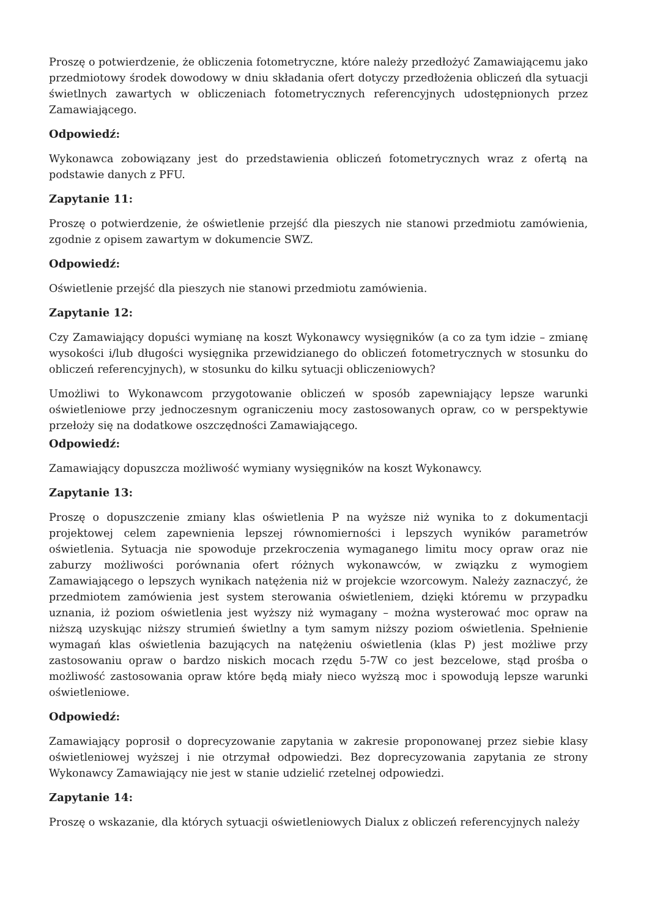Proszę o potwierdzenie, że obliczenia fotometryczne, które należy przedłożyć Zamawiającemu jako przedmiotowy środek dowodowy w dniu składania ofert dotyczy przedłożenia obliczeń dla sytuacji świetlnych zawartych w obliczeniach fotometrycznych referencyjnych udostępnionych przez Zamawiającego.
Odpowiedź:
Wykonawca zobowiązany jest do przedstawienia obliczeń fotometrycznych wraz z ofertą na podstawie danych z PFU.
Zapytanie 11:
Proszę o potwierdzenie, że oświetlenie przejść dla pieszych nie stanowi przedmiotu zamówienia, zgodnie z opisem zawartym w dokumencie SWZ.
Odpowiedź:
Oświetlenie przejść dla pieszych nie stanowi przedmiotu zamówienia.
Zapytanie 12:
Czy Zamawiający dopuści wymianę na koszt Wykonawcy wysięgników (a co za tym idzie – zmianę wysokości i/lub długości wysięgnika przewidzianego do obliczeń fotometrycznych w stosunku do obliczeń referencyjnych), w stosunku do kilku sytuacji obliczeniowych?
Umożliwi to Wykonawcom przygotowanie obliczeń w sposób zapewniający lepsze warunki oświetleniowe przy jednoczesnym ograniczeniu mocy zastosowanych opraw, co w perspektywie przełoży się na dodatkowe oszczędności Zamawiającego.
Odpowiedź:
Zamawiający dopuszcza możliwość wymiany wysięgników na koszt Wykonawcy.
Zapytanie 13:
Proszę o dopuszczenie zmiany klas oświetlenia P na wyższe niż wynika to z dokumentacji projektowej celem zapewnienia lepszej równomierności i lepszych wyników parametrów oświetlenia. Sytuacja nie spowoduje przekroczenia wymaganego limitu mocy opraw oraz nie zaburzy możliwości porównania ofert różnych wykonawców, w związku z wymogiem Zamawiającego o lepszych wynikach natężenia niż w projekcie wzorcowym. Należy zaznaczyć, że przedmiotem zamówienia jest system sterowania oświetleniem, dzięki któremu w przypadku uznania, iż poziom oświetlenia jest wyższy niż wymagany – można wysterować moc opraw na niższą uzyskując niższy strumień świetlny a tym samym niższy poziom oświetlenia. Spełnienie wymagań klas oświetlenia bazujących na natężeniu oświetlenia (klas P) jest możliwe przy zastosowaniu opraw o bardzo niskich mocach rzędu 5-7W co jest bezcelowe, stąd prośba o możliwość zastosowania opraw które będą miały nieco wyższą moc i spowodują lepsze warunki oświetleniowe.
Odpowiedź:
Zamawiający poprosił o doprecyzowanie zapytania w zakresie proponowanej przez siebie klasy oświetleniowej wyższej i nie otrzymał odpowiedzi. Bez doprecyzowania zapytania ze strony Wykonawcy Zamawiający nie jest w stanie udzielić rzetelnej odpowiedzi.
Zapytanie 14:
Proszę o wskazanie, dla których sytuacji oświetleniowych Dialux z obliczeń referencyjnych należy